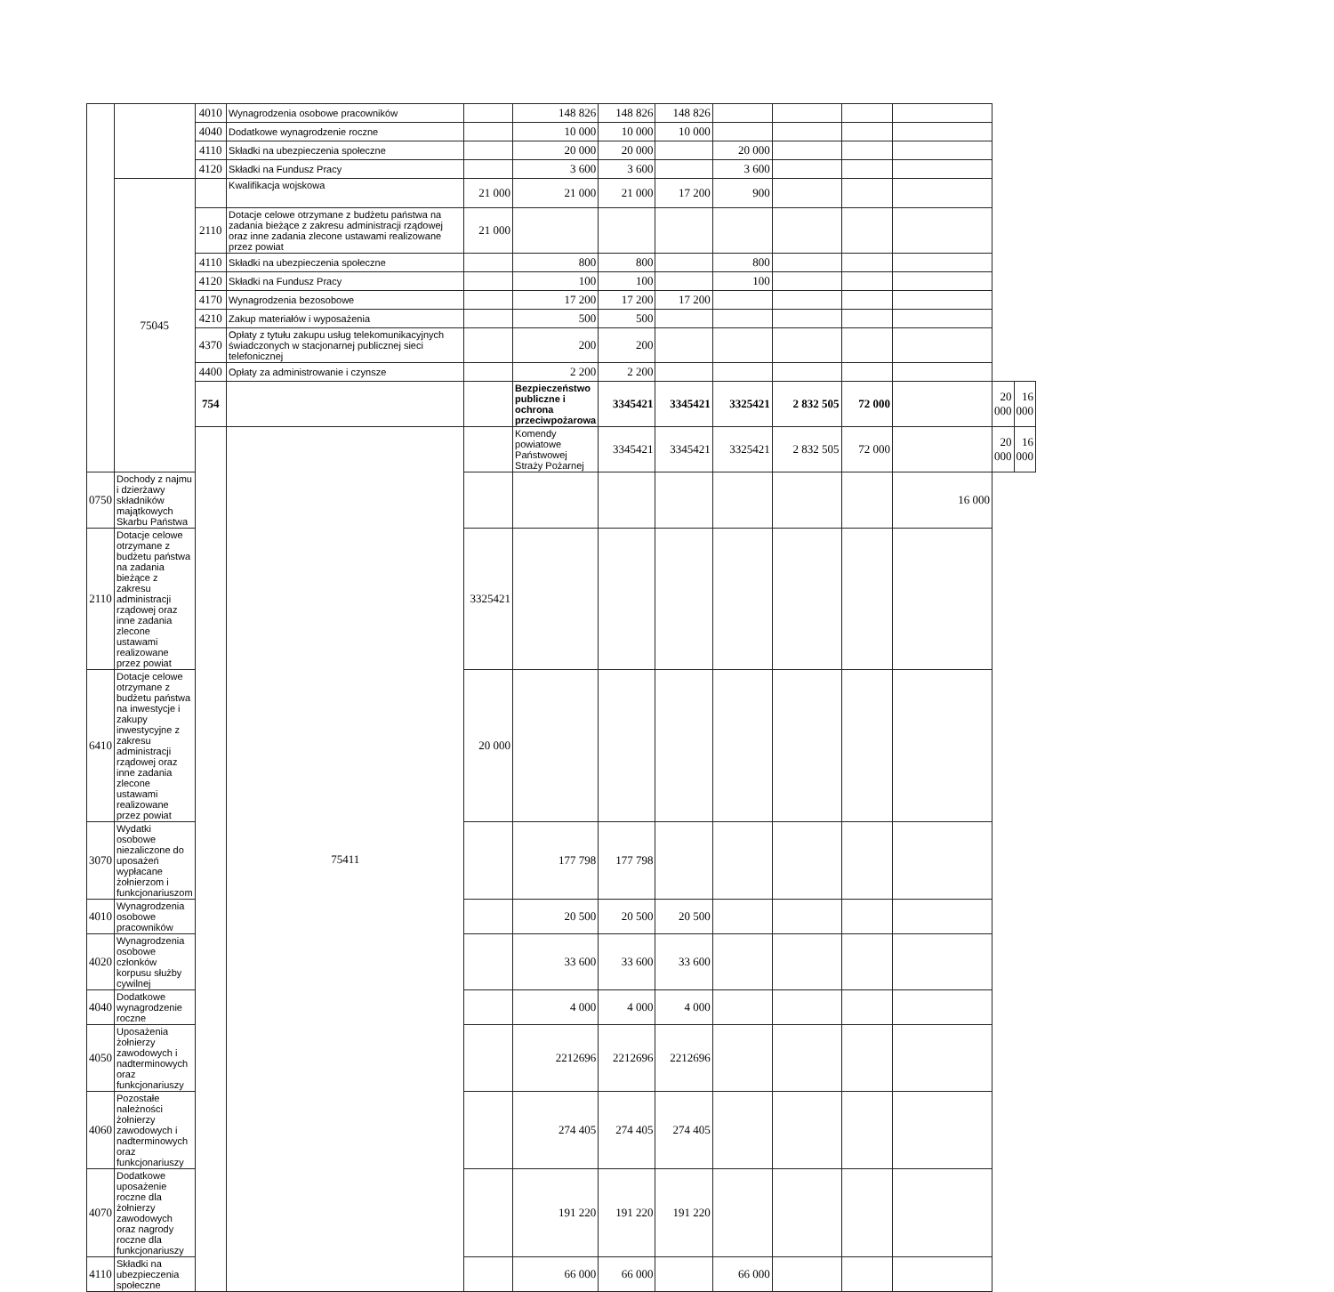| | | 4010 | Wynagrodzenia osobowe pracowników | | 148 826 | 148 826 | 148 826 | | | | | | |
| | | 4040 | Dodatkowe wynagrodzenie roczne | | 10 000 | 10 000 | 10 000 | | | | | | |
| | | 4110 | Składki na ubezpieczenia społeczne | | 20 000 | 20 000 | | 20 000 | | | | | |
| | | 4120 | Składki na Fundusz Pracy | | 3 600 | 3 600 | | 3 600 | | | | | |
| | 75045 | | Kwalifikacja wojskowa | 21 000 | 21 000 | 21 000 | 17 200 | 900 | | | | | |
| | | 2110 | Dotacje celowe otrzymane z budżetu państwa na zadania bieżące z zakresu administracji rządowej oraz inne zadania zlecone ustawami realizowane przez powiat | 21 000 | | | | | | | | | |
| | | 4110 | Składki na ubezpieczenia społeczne | | 800 | 800 | | 800 | | | | | |
| | | 4120 | Składki na Fundusz Pracy | | 100 | 100 | | 100 | | | | | |
| | | 4170 | Wynagrodzenia bezosobowe | | 17 200 | 17 200 | 17 200 | | | | | | |
| | | 4210 | Zakup materiałów i wyposażenia | | 500 | 500 | | | | | | | |
| | | 4370 | Opłaty z tytułu zakupu usług telekomunikacyjnych świadczonych w stacjonarnej publicznej sieci telefonicznej | | 200 | 200 | | | | | | | |
| | | 4400 | Opłaty za administrowanie i czynsze | | 2 200 | 2 200 | | | | | | | |
| | | 754 | | | Bezpieczeństwo publiczne i ochrona przeciwpożarowa | 3345421 | 3345421 | 3325421 | 2 832 505 | 72 000 | | 20 000 | 16 000 |
| | | | 75411 | | Komendy powiatowe Państwowej Straży Pożarnej | 3345421 | 3345421 | 3325421 | 2 832 505 | 72 000 | | 20 000 | 16 000 |
| 0750 | Dochody z najmu i dzierżawy składników majątkowych Skarbu Państwa | | | | | | | | | | 16 000 | | |
| 2110 | Dotacje celowe otrzymane z budżetu państwa na zadania bieżące z zakresu administracji rządowej oraz inne zadania zlecone ustawami realizowane przez powiat | | | 3325421 | | | | | | | | | |
| 6410 | Dotacje celowe otrzymane z budżetu państwa na inwestycje i zakupy inwestycyjne z zakresu administracji rządowej oraz inne zadania zlecone ustawami realizowane przez powiat | | | 20 000 | | | | | | | | | |
| 3070 | Wydatki osobowe niezaliczone do uposażeń wypłacane żołnierzom i funkcjonariuszom | | | | 177 798 | 177 798 | | | | | | | |
| 4010 | Wynagrodzenia osobowe pracowników | | | | 20 500 | 20 500 | 20 500 | | | | | | |
| 4020 | Wynagrodzenia osobowe członków korpusu służby cywilnej | | | | 33 600 | 33 600 | 33 600 | | | | | | |
| 4040 | Dodatkowe wynagrodzenie roczne | | | | 4 000 | 4 000 | 4 000 | | | | | | |
| 4050 | Uposażenia żołnierzy zawodowych i nadterminowych oraz funkcjonariuszy | | | | 2212696 | 2212696 | 2212696 | | | | | | |
| 4060 | Pozostałe należności żołnierzy zawodowych i nadterminowych oraz funkcjonariuszy | | | | 274 405 | 274 405 | 274 405 | | | | | | |
| 4070 | Dodatkowe uposażenie roczne dla żołnierzy zawodowych oraz nagrody roczne dla funkcjonariuszy | | | | 191 220 | 191 220 | 191 220 | | | | | | |
| 4110 | Składki na ubezpieczenia społeczne | | | | 66 000 | 66 000 | | 66 000 | | | | | |